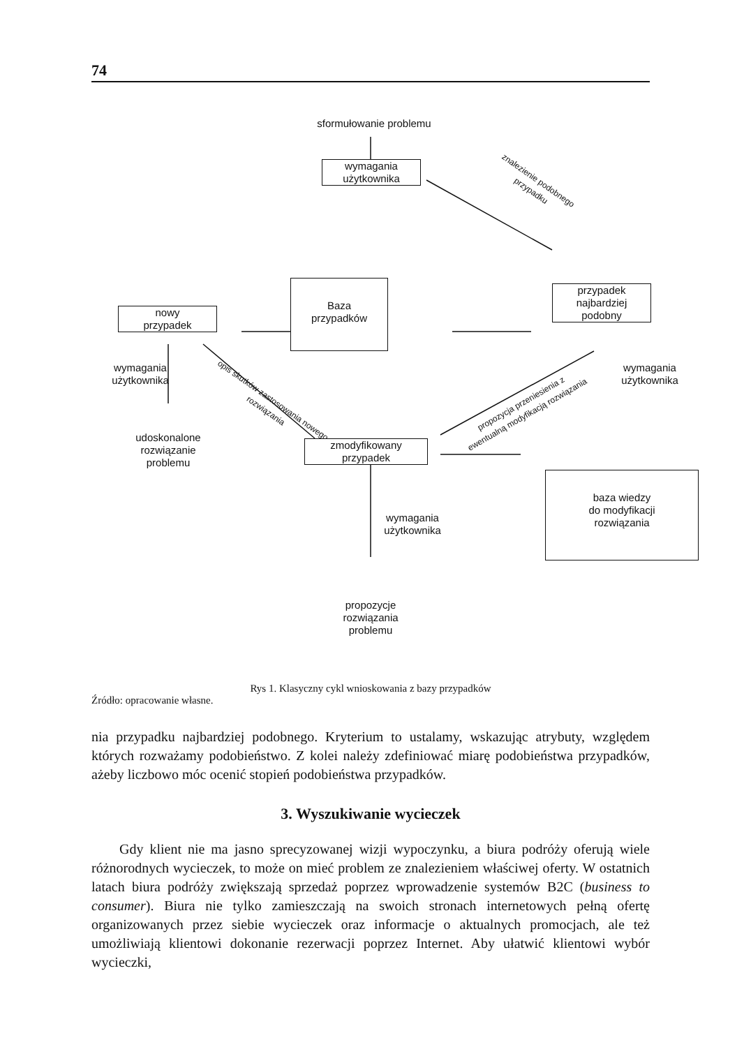74
sformułowanie problemu
wymagania
użytkownika
znalezienie podobnego przypadku
Baza
przypadków
nowy
przypadek
przypadek
najbardziej
podobny
wymagania
użytkownika
udoskonalone
rozwiązanie
problemu
opis skutków zastosowania nowego rozwiązania
wymagania
użytkownika
propozycja przeniesienia z ewentualną modyfikacją rozwiązania
zmodyfikowany
przypadek
baza wiedzy
do modyfikacji
rozwiązania
wymagania
użytkownika
propozycje
rozwiązania
problemu
Rys 1. Klasyczny cykl wnioskowania z bazy przypadków
Źródło: opracowanie własne.
nia przypadku najbardziej podobnego. Kryterium to ustalamy, wskazując atrybuty, względem których rozważamy podobieństwo. Z kolei należy zdefiniować miarę podobieństwa przypadków, ażeby liczbowo móc ocenić stopień podobieństwa przypadków.
3. Wyszukiwanie wycieczek
Gdy klient nie ma jasno sprecyzowanej wizji wypoczynku, a biura podróży oferują wiele różnorodnych wycieczek, to może on mieć problem ze znalezieniem właściwej oferty. W ostatnich latach biura podróży zwiększają sprzedaż poprzez wprowadzenie systemów B2C (business to consumer). Biura nie tylko zamieszczają na swoich stronach internetowych pełną ofertę organizowanych przez siebie wycieczek oraz informacje o aktualnych promocjach, ale też umożliwiają klientowi dokonanie rezerwacji poprzez Internet. Aby ułatwić klientowi wybór wycieczki,